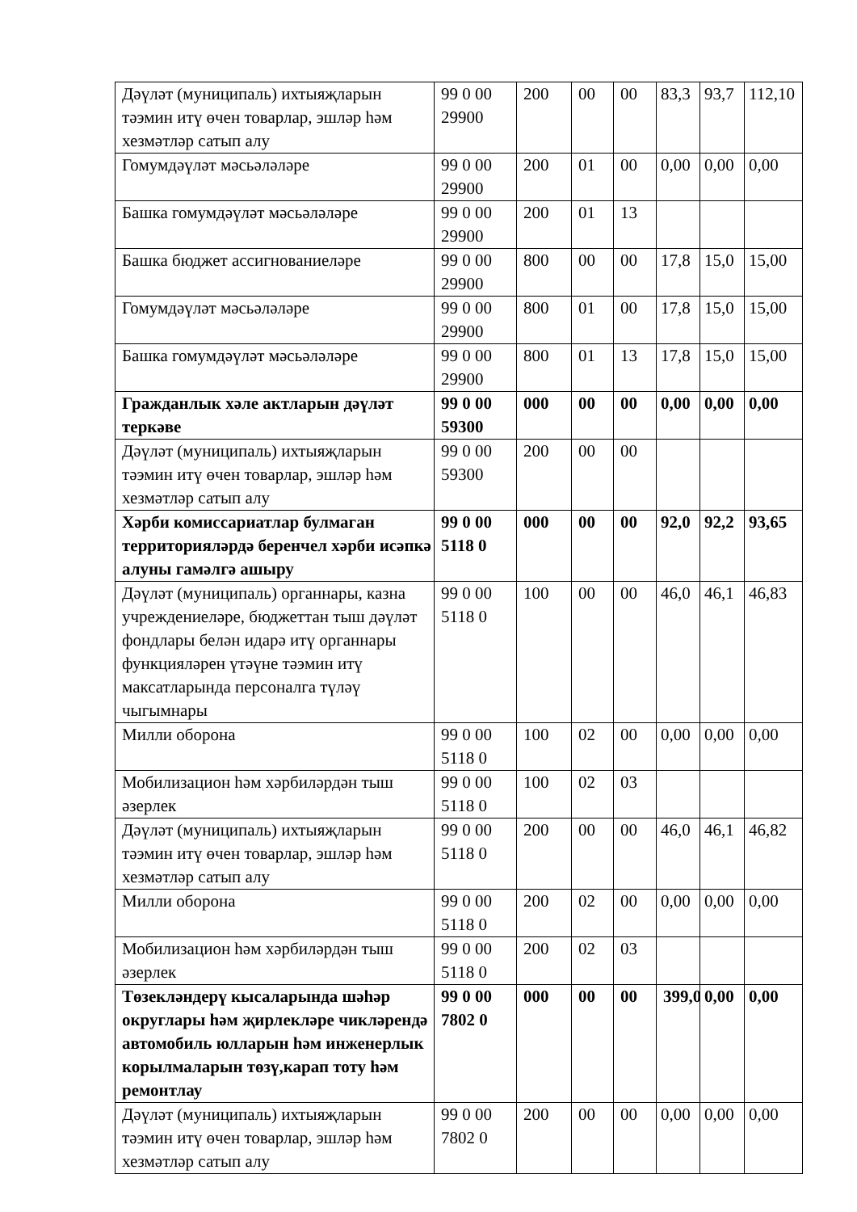| Дәүләт (муниципаль) ихтыяҗларын тәэмин итү өчен товарлар, эшләр һәм хезмәтләр сатып алу | 99 0 00 29900 | 200 | 00 | 00 | 83,3 | 93,7 | 112,10 |
| Гомумдәүләт мәсьәләләре | 99 0 00 29900 | 200 | 01 | 00 | 0,00 | 0,00 | 0,00 |
| Башка гомумдәүләт мәсьәләләре | 99 0 00 29900 | 200 | 01 | 13 | | | |
| Башка бюджет ассигнованиеләре | 99 0 00 29900 | 800 | 00 | 00 | 17,8 | 15,0 | 15,00 |
| Гомумдәүләт мәсьәләләре | 99 0 00 29900 | 800 | 01 | 00 | 17,8 | 15,0 | 15,00 |
| Башка гомумдәүләт мәсьәләләре | 99 0 00 29900 | 800 | 01 | 13 | 17,8 | 15,0 | 15,00 |
| Гражданлык хәле актларын дәүләт теркәве | 99 0 00 59300 | 000 | 00 | 00 | 0,00 | 0,00 | 0,00 |
| Дәүләт (муниципаль) ихтыяҗларын тәэмин итү өчен товарлар, эшләр һәм хезмәтләр сатып алу | 99 0 00 59300 | 200 | 00 | 00 | | | |
| Хәрби комиссариатлар булмаган территорияләрдә беренчел хәрби исәпкә алуны гамәлгә ашыру | 99 0 00 5118 0 | 000 | 00 | 00 | 92,0 | 92,2 | 93,65 |
| Дәүләт (муниципаль) органнары, казна учреждениеләре, бюджеттан тыш дәүләт фондлары белән идарә итү органнары функцияләрен үтәүне тәэмин итү максатларында персоналга түләү чыгымнары | 99 0 00 5118 0 | 100 | 00 | 00 | 46,0 | 46,1 | 46,83 |
| Милли оборона | 99 0 00 5118 0 | 100 | 02 | 00 | 0,00 | 0,00 | 0,00 |
| Мобилизацион һәм хәрбиләрдән тыш әзерлек | 99 0 00 5118 0 | 100 | 02 | 03 | | | |
| Дәүләт (муниципаль) ихтыяҗларын тәэмин итү өчен товарлар, эшләр һәм хезмәтләр сатып алу | 99 0 00 5118 0 | 200 | 00 | 00 | 46,0 | 46,1 | 46,82 |
| Милли оборона | 99 0 00 5118 0 | 200 | 02 | 00 | 0,00 | 0,00 | 0,00 |
| Мобилизацион һәм хәрбиләрдән тыш әзерлек | 99 0 00 5118 0 | 200 | 02 | 03 | | | |
| Төзекләндерү кысаларында шәһәр округлары һәм җирлекләре чикләрендә автомобиль юлларын һәм инженерлык корылмаларын төзү,карап тоту һәм ремонтлау | 99 0 00 7802 0 | 000 | 00 | 00 | 399,0 | 0,00 | 0,00 |
| Дәүләт (муниципаль) ихтыяҗларын тәэмин итү өчен товарлар, эшләр һәм хезмәтләр сатып алу | 99 0 00 7802 0 | 200 | 00 | 00 | 0,00 | 0,00 | 0,00 |